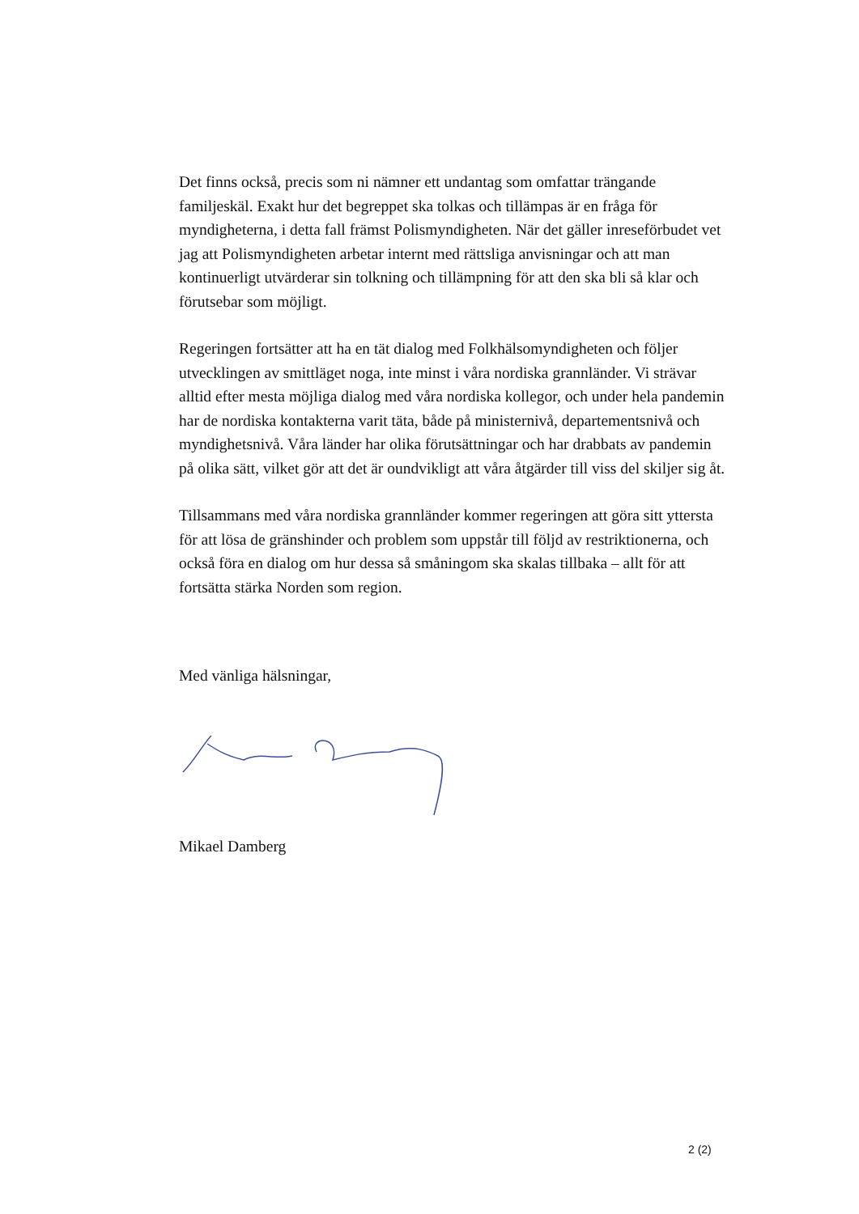Det finns också, precis som ni nämner ett undantag som omfattar trängande familjeskäl. Exakt hur det begreppet ska tolkas och tillämpas är en fråga för myndigheterna, i detta fall främst Polismyndigheten. När det gäller inreseförbudet vet jag att Polismyndigheten arbetar internt med rättsliga anvisningar och att man kontinuerligt utvärderar sin tolkning och tillämpning för att den ska bli så klar och förutsebar som möjligt.
Regeringen fortsätter att ha en tät dialog med Folkhälsomyndigheten och följer utvecklingen av smittläget noga, inte minst i våra nordiska grannländer. Vi strävar alltid efter mesta möjliga dialog med våra nordiska kollegor, och under hela pandemin har de nordiska kontakterna varit täta, både på ministernivå, departementsnivå och myndighetsnivå. Våra länder har olika förutsättningar och har drabbats av pandemin på olika sätt, vilket gör att det är oundvikligt att våra åtgärder till viss del skiljer sig åt.
Tillsammans med våra nordiska grannländer kommer regeringen att göra sitt yttersta för att lösa de gränshinder och problem som uppstår till följd av restriktionerna, och också föra en dialog om hur dessa så småningom ska skalas tillbaka – allt för att fortsätta stärka Norden som region.
Med vänliga hälsningar,
Mikael Damberg
2 (2)